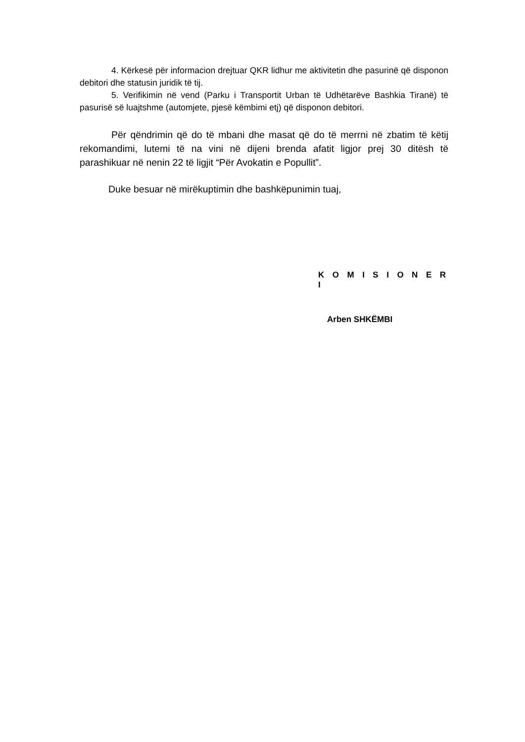4. Kërkesë për informacion drejtuar QKR lidhur me aktivitetin dhe pasurinë që disponon debitori dhe statusin juridik të tij.
5. Verifikimin në vend (Parku i Transportit Urban të Udhëtarëve Bashkia Tiranë) të pasurisë së luajtshme (automjete, pjesë këmbimi etj) që disponon debitori.
Për qëndrimin që do të mbani dhe masat që do të merrni në zbatim të këtij rekomandimi, lutemi të na vini në dijeni brenda afatit ligjor prej 30 ditësh të parashikuar në nenin 22 të ligjit “Për Avokatin e Popullit”.
Duke besuar në mirëkuptimin dhe bashkëpunimin tuaj,
K O M I S I O N E R I
Arben SHKËMBI